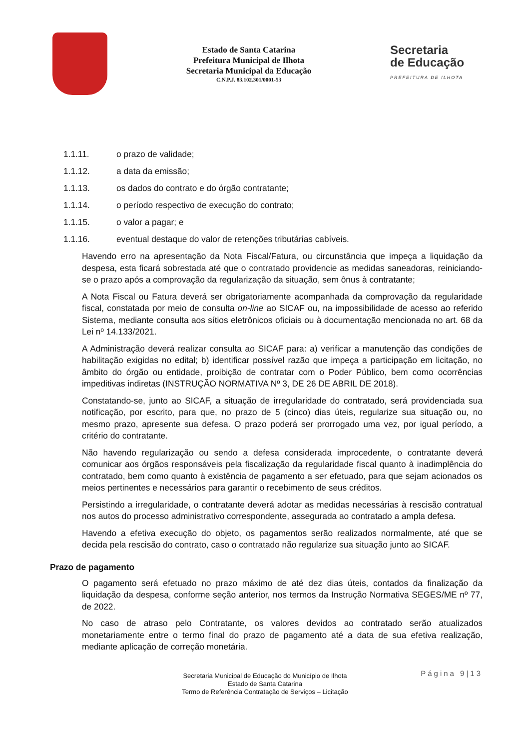Estado de Santa Catarina
Prefeitura Municipal de Ilhota
Secretaria Municipal da Educação
C.N.P.J. 83.102.301/0001-53
Secretaria
de Educação
PREFEITURA DE ILHOTA
1.1.11. o prazo de validade;
1.1.12. a data da emissão;
1.1.13. os dados do contrato e do órgão contratante;
1.1.14. o período respectivo de execução do contrato;
1.1.15. o valor a pagar; e
1.1.16. eventual destaque do valor de retenções tributárias cabíveis.
Havendo erro na apresentação da Nota Fiscal/Fatura, ou circunstância que impeça a liquidação da despesa, esta ficará sobrestada até que o contratado providencie as medidas saneadoras, reiniciando-se o prazo após a comprovação da regularização da situação, sem ônus à contratante;
A Nota Fiscal ou Fatura deverá ser obrigatoriamente acompanhada da comprovação da regularidade fiscal, constatada por meio de consulta on-line ao SICAF ou, na impossibilidade de acesso ao referido Sistema, mediante consulta aos sítios eletrônicos oficiais ou à documentação mencionada no art. 68 da Lei nº 14.133/2021.
A Administração deverá realizar consulta ao SICAF para: a) verificar a manutenção das condições de habilitação exigidas no edital; b) identificar possível razão que impeça a participação em licitação, no âmbito do órgão ou entidade, proibição de contratar com o Poder Público, bem como ocorrências impeditivas indiretas (INSTRUÇÃO NORMATIVA Nº 3, DE 26 DE ABRIL DE 2018).
Constatando-se, junto ao SICAF, a situação de irregularidade do contratado, será providenciada sua notificação, por escrito, para que, no prazo de 5 (cinco) dias úteis, regularize sua situação ou, no mesmo prazo, apresente sua defesa. O prazo poderá ser prorrogado uma vez, por igual período, a critério do contratante.
Não havendo regularização ou sendo a defesa considerada improcedente, o contratante deverá comunicar aos órgãos responsáveis pela fiscalização da regularidade fiscal quanto à inadimplência do contratado, bem como quanto à existência de pagamento a ser efetuado, para que sejam acionados os meios pertinentes e necessários para garantir o recebimento de seus créditos.
Persistindo a irregularidade, o contratante deverá adotar as medidas necessárias à rescisão contratual nos autos do processo administrativo correspondente, assegurada ao contratado a ampla defesa.
Havendo a efetiva execução do objeto, os pagamentos serão realizados normalmente, até que se decida pela rescisão do contrato, caso o contratado não regularize sua situação junto ao SICAF.
Prazo de pagamento
O pagamento será efetuado no prazo máximo de até dez dias úteis, contados da finalização da liquidação da despesa, conforme seção anterior, nos termos da Instrução Normativa SEGES/ME nº 77, de 2022.
No caso de atraso pelo Contratante, os valores devidos ao contratado serão atualizados monetariamente entre o termo final do prazo de pagamento até a data de sua efetiva realização, mediante aplicação de correção monetária.
Página 9|13
Secretaria Municipal de Educação do Município de Ilhota
Estado de Santa Catarina
Termo de Referência Contratação de Serviços – Licitação